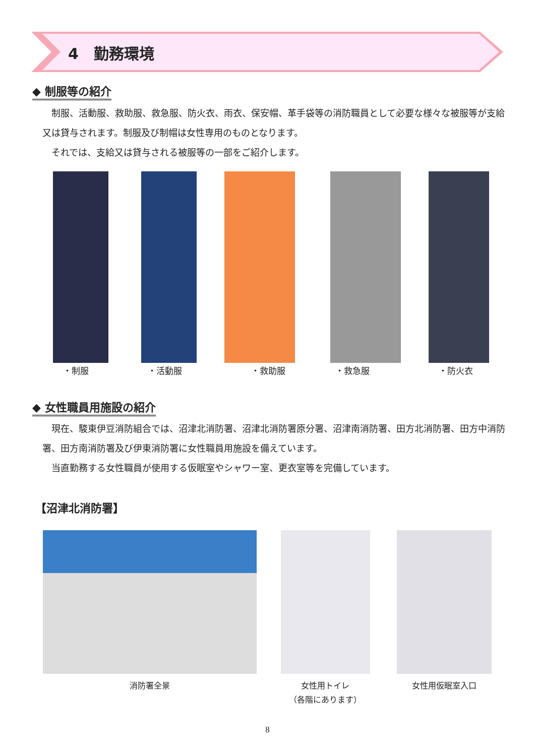4　勤務環境
◆ 制服等の紹介
　制服、活動服、救助服、救急服、防火衣、雨衣、保安帽、革手袋等の消防職員として必要な様々な被服等が支給又は貸与されます。制服及び制帽は女性専用のものとなります。
　それでは、支給又は貸与される被服等の一部をご紹介します。
・制服 ・活動服 ・救助服 ・救急服 ・防火衣
◆ 女性職員用施設の紹介
　現在、駿東伊豆消防組合では、沼津北消防署、沼津北消防署原分署、沼津南消防署、田方北消防署、田方中消防署、田方南消防署及び伊東消防署に女性職員用施設を備えています。
　当直勤務する女性職員が使用する仮眠室やシャワー室、更衣室等を完備しています。
【沼津北消防署】
消防署全景
女性用トイレ
（各階にあります）
女性用仮眠室入口
8